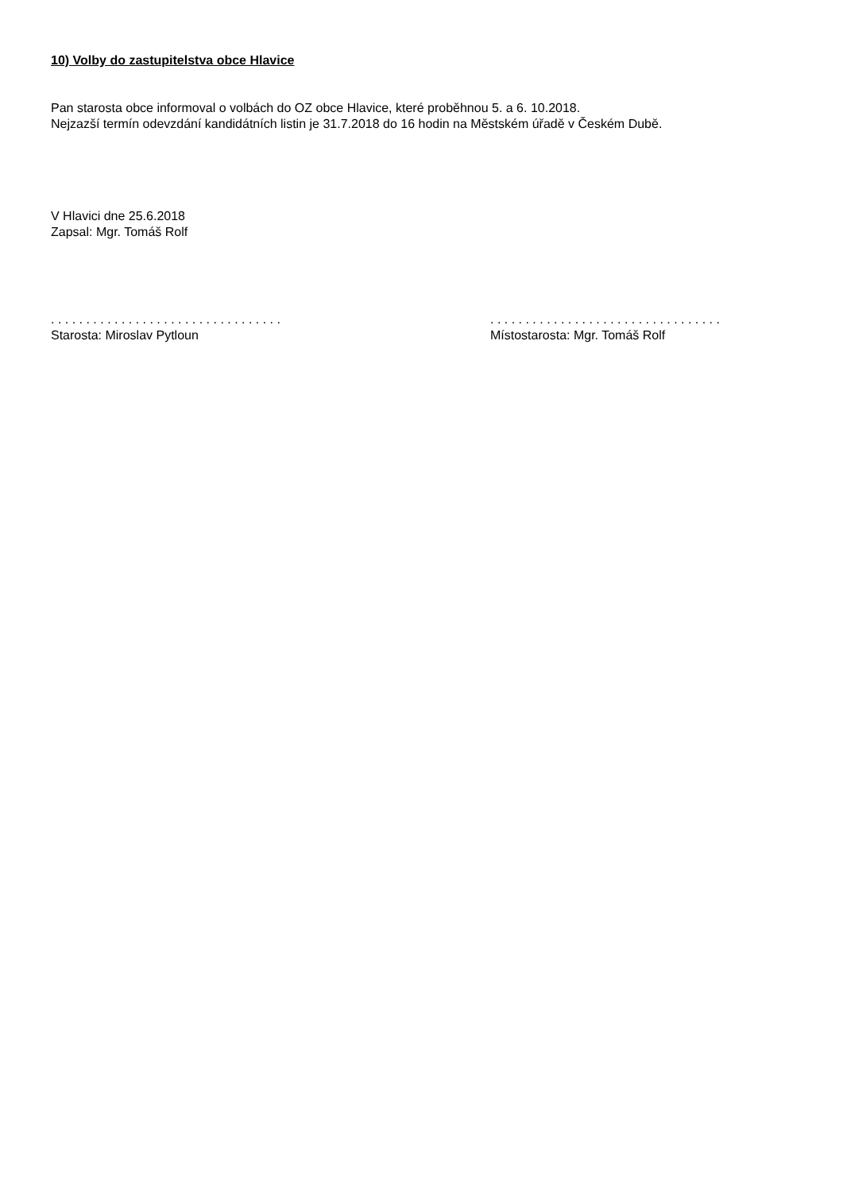10) Volby do zastupitelstva obce Hlavice
Pan starosta obce informoval o volbách do OZ obce Hlavice, které proběhnou 5. a 6. 10.2018.
Nejzazší termín odevzdání kandidátních listin je 31.7.2018 do 16 hodin na Městském úřadě v Českém Dubě.
V Hlavici dne 25.6.2018
Zapsal: Mgr. Tomáš Rolf
. . . . . . . . . . . . . . . . . . . . . . . . . . . . . . . . .
Starosta: Miroslav Pytloun
. . . . . . . . . . . . . . . . . . . . . . . . . . . . . . . . .
Místostarosta: Mgr. Tomáš Rolf